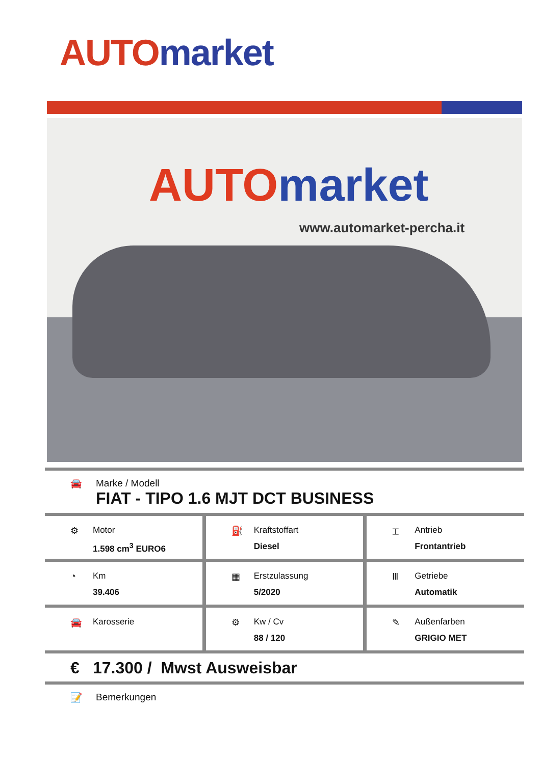AUTO market
AUTO market
www.automarket-percha.it
🚘 Marke / Modell
FIAT - TIPO 1.6 MJT DCT BUSINESS
⚙ Motor
1.598 cm<sup>3</sup> EURO6
⛽ Kraftstoffart
Diesel
⌶ Antrieb
Frontantrieb
◔ Km
39.406
▦ Erstzulassung
5/2020
Ⅲ Getriebe
Automatik
🚘 Karosserie ⚙ Kw / Cv
88 / 120
✎ Außenfarben
GRIGIO MET
€ 17.300 / Mwst Ausweisbar
📝 Bemerkungen